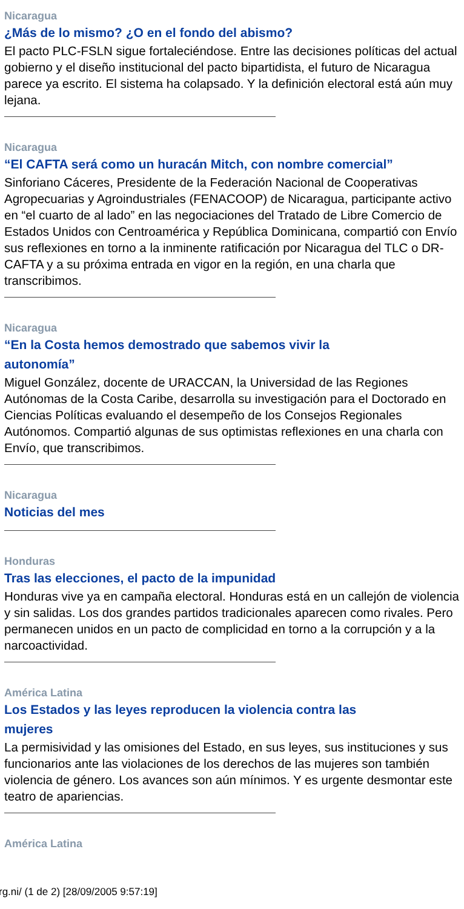Nicaragua
¿Más de lo mismo? ¿O en el fondo del abismo?
El pacto PLC-FSLN sigue fortaleciéndose. Entre las decisiones políticas del actual gobierno y el diseño institucional del pacto bipartidista, el futuro de Nicaragua parece ya escrito. El sistema ha colapsado. Y la definición electoral está aún muy lejana.
Nicaragua
“El CAFTA será como un huracán Mitch, con nombre comercial”
Sinforiano Cáceres, Presidente de la Federación Nacional de Cooperativas Agropecuarias y Agroindustriales (FENACOOP) de Nicaragua, participante activo en “el cuarto de al lado” en las negociaciones del Tratado de Libre Comercio de Estados Unidos con Centroamérica y República Dominicana, compartió con Envío sus reflexiones en torno a la inminente ratificación por Nicaragua del TLC o DR-CAFTA y a su próxima entrada en vigor en la región, en una charla que transcribimos.
Nicaragua
“En la Costa hemos demostrado que sabemos vivir la
autonomía”
Miguel González, docente de URACCAN, la Universidad de las Regiones Autónomas de la Costa Caribe, desarrolla su investigación para el Doctorado en Ciencias Políticas evaluando el desempeño de los Consejos Regionales Autónomos. Compartió algunas de sus optimistas reflexiones en una charla con Envío, que transcribimos.
Nicaragua
Noticias del mes
Honduras
Tras las elecciones, el pacto de la impunidad
Honduras vive ya en campaña electoral. Honduras está en un callejón de violencia y sin salidas. Los dos grandes partidos tradicionales aparecen como rivales. Pero permanecen unidos en un pacto de complicidad en torno a la corrupción y a la narcoactividad.
América Latina
Los Estados y las leyes reproducen la violencia contra las
mujeres
La permisividad y las omisiones del Estado, en sus leyes, sus instituciones y sus funcionarios ante las violaciones de los derechos de las mujeres son también violencia de género. Los avances son aún mínimos. Y es urgente desmontar este teatro de apariencias.
América Latina
rg.ni/ (1 de 2) [28/09/2005 9:57:19]